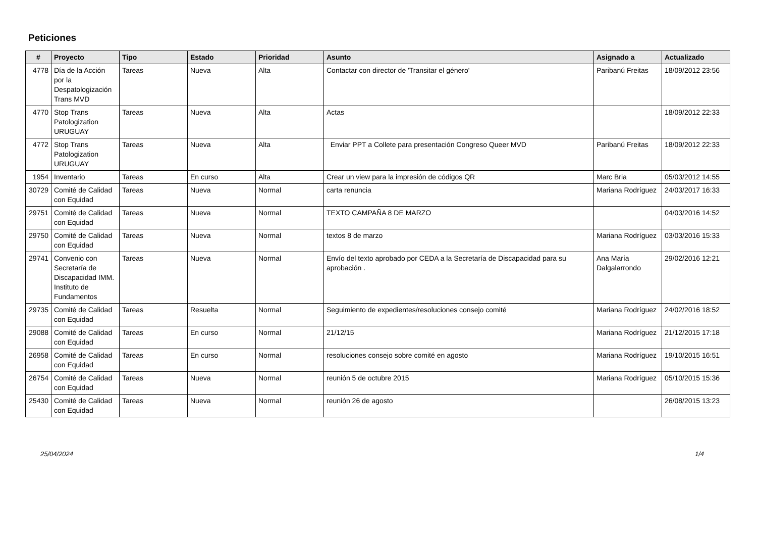Peticiones
| # | Proyecto | Tipo | Estado | Prioridad | Asunto | Asignado a | Actualizado |
| --- | --- | --- | --- | --- | --- | --- | --- |
| 4778 | Día de la Acción por la Despatologización Trans MVD | Tareas | Nueva | Alta | Contactar con director de 'Transitar el género' | Paribanú Freitas | 18/09/2012 23:56 |
| 4770 | Stop Trans Patologization URUGUAY | Tareas | Nueva | Alta | Actas | | 18/09/2012 22:33 |
| 4772 | Stop Trans Patologization URUGUAY | Tareas | Nueva | Alta | Enviar PPT a Collete para presentación Congreso Queer MVD | Paribanú Freitas | 18/09/2012 22:33 |
| 1954 | Inventario | Tareas | En curso | Alta | Crear un view para la impresión de códigos QR | Marc Bria | 05/03/2012 14:55 |
| 30729 | Comité de Calidad con Equidad | Tareas | Nueva | Normal | carta renuncia | Mariana Rodríguez | 24/03/2017 16:33 |
| 29751 | Comité de Calidad con Equidad | Tareas | Nueva | Normal | TEXTO CAMPAÑA 8 DE MARZO | | 04/03/2016 14:52 |
| 29750 | Comité de Calidad con Equidad | Tareas | Nueva | Normal | textos 8 de marzo | Mariana Rodríguez | 03/03/2016 15:33 |
| 29741 | Convenio con Secretaría de Discapacidad IMM. Instituto de Fundamentos | Tareas | Nueva | Normal | Envío del texto aprobado por CEDA a la Secretaría de Discapacidad para su aprobación . | Ana María Dalgalarrondo | 29/02/2016 12:21 |
| 29735 | Comité de Calidad con Equidad | Tareas | Resuelta | Normal | Seguimiento de expedientes/resoluciones consejo comité | Mariana Rodríguez | 24/02/2016 18:52 |
| 29088 | Comité de Calidad con Equidad | Tareas | En curso | Normal | 21/12/15 | Mariana Rodríguez | 21/12/2015 17:18 |
| 26958 | Comité de Calidad con Equidad | Tareas | En curso | Normal | resoluciones consejo sobre comité en agosto | Mariana Rodríguez | 19/10/2015 16:51 |
| 26754 | Comité de Calidad con Equidad | Tareas | Nueva | Normal | reunión 5 de octubre 2015 | Mariana Rodríguez | 05/10/2015 15:36 |
| 25430 | Comité de Calidad con Equidad | Tareas | Nueva | Normal | reunión 26 de agosto | | 26/08/2015 13:23 |
25/04/2024 1/4